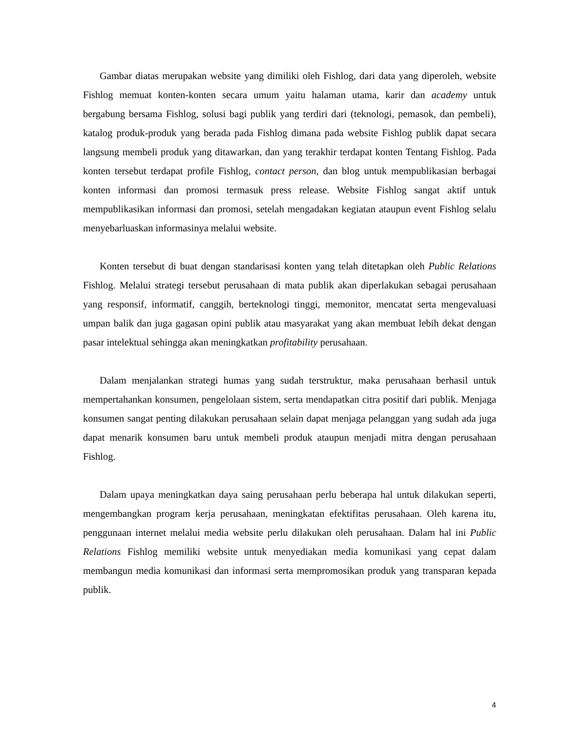Gambar diatas merupakan website yang dimiliki oleh Fishlog, dari data yang diperoleh, website Fishlog memuat konten-konten secara umum yaitu halaman utama, karir dan academy untuk bergabung bersama Fishlog, solusi bagi publik yang terdiri dari (teknologi, pemasok, dan pembeli), katalog produk-produk yang berada pada Fishlog dimana pada website Fishlog publik dapat secara langsung membeli produk yang ditawarkan, dan yang terakhir terdapat konten Tentang Fishlog. Pada konten tersebut terdapat profile Fishlog, contact person, dan blog untuk mempublikasian berbagai konten informasi dan promosi termasuk press release. Website Fishlog sangat aktif untuk mempublikasikan informasi dan promosi, setelah mengadakan kegiatan ataupun event Fishlog selalu menyebarluaskan informasinya melalui website.
Konten tersebut di buat dengan standarisasi konten yang telah ditetapkan oleh Public Relations Fishlog. Melalui strategi tersebut perusahaan di mata publik akan diperlakukan sebagai perusahaan yang responsif, informatif, canggih, berteknologi tinggi, memonitor, mencatat serta mengevaluasi umpan balik dan juga gagasan opini publik atau masyarakat yang akan membuat lebih dekat dengan pasar intelektual sehingga akan meningkatkan profitability perusahaan.
Dalam menjalankan strategi humas yang sudah terstruktur, maka perusahaan berhasil untuk mempertahankan konsumen, pengelolaan sistem, serta mendapatkan citra positif dari publik. Menjaga konsumen sangat penting dilakukan perusahaan selain dapat menjaga pelanggan yang sudah ada juga dapat menarik konsumen baru untuk membeli produk ataupun menjadi mitra dengan perusahaan Fishlog.
Dalam upaya meningkatkan daya saing perusahaan perlu beberapa hal untuk dilakukan seperti, mengembangkan program kerja perusahaan, meningkatan efektifitas perusahaan. Oleh karena itu, penggunaan internet melalui media website perlu dilakukan oleh perusahaan. Dalam hal ini Public Relations Fishlog memiliki website untuk menyediakan media komunikasi yang cepat dalam membangun media komunikasi dan informasi serta mempromosikan produk yang transparan kepada publik.
4